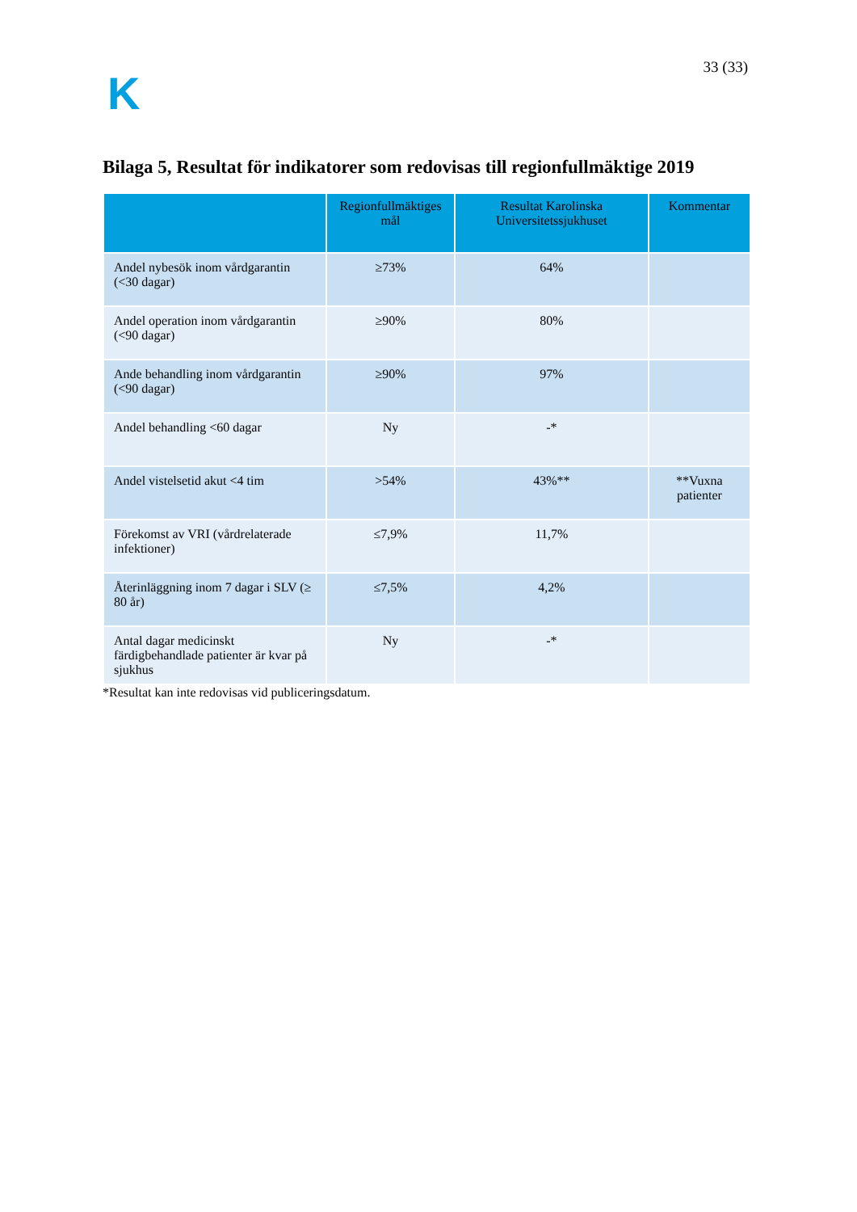K
33 (33)
Bilaga 5, Resultat för indikatorer som redovisas till regionfullmäktige 2019
| | Regionfullmäktiges mål | Resultat Karolinska Universitetssjukhuset | Kommentar |
| --- | --- | --- | --- |
| Andel nybesök inom vårdgarantin (<30 dagar) | ≥73% | 64% | |
| Andel operation inom vårdgarantin (<90 dagar) | ≥90% | 80% | |
| Ande behandling inom vårdgarantin (<90 dagar) | ≥90% | 97% | |
| Andel behandling <60 dagar | Ny | -* | |
| Andel vistelsetid akut <4 tim | >54% | 43%** | **Vuxna patienter |
| Förekomst av VRI (vårdrelaterade infektioner) | ≤7,9% | 11,7% | |
| Återinläggning inom 7 dagar i SLV (≥ 80 år) | ≤7,5% | 4,2% | |
| Antal dagar medicinskt färdigbehandlade patienter är kvar på sjukhus | Ny | -* | |
*Resultat kan inte redovisas vid publiceringsdatum.